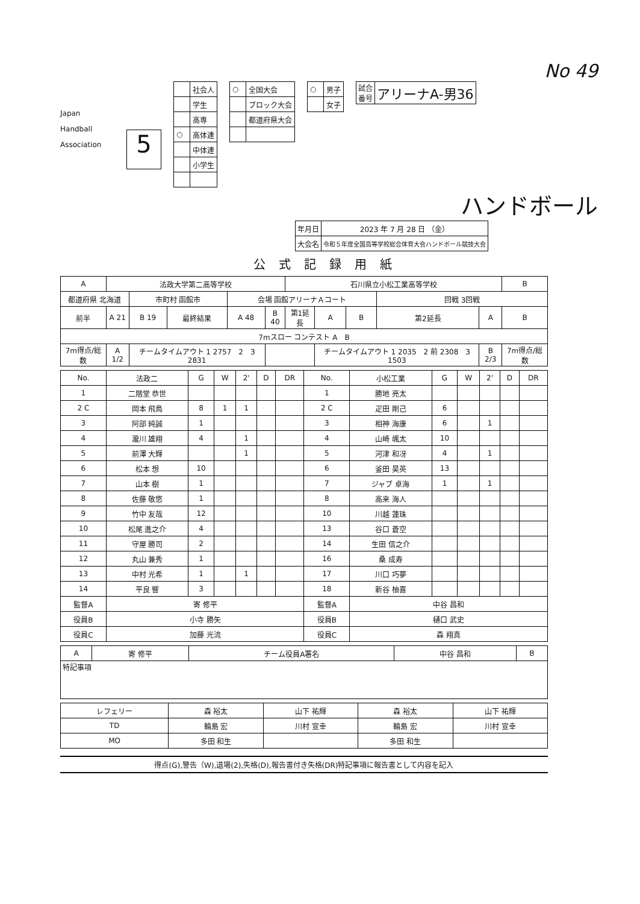No 49
Japan
Handball
Association
5
| | 社会人 |
| | 学生 |
| | 高専 |
| ○ | 高体連 |
| | 中体連 |
| | 小学生 |
| ○ | 全国大会 |
| | ブロック大会 |
| | 都道府県大会 |
| ○ | 男子 |
| | 女子 |
| 試合 番号 | アリーナA-男36 |
ハンドボール
| 年月日 | 2023 年 7 月 28 日 （金） |
| 大会名 | 令和５年度全国高等学校総合体育大会ハンドボール競技大会 |
公式記録用紙
| A | 法政大学第二高等学校 | | | | | 石川県立小松工業高等学校 | | | | | B |
| 都道府県 北海道 | | 市町村 函館市 | | 会場 函館アリーナＡコート | | | | | 回戦 3回戦 | | |
| 前半 | A 21 | B 19 | 最終結果 | A 48 | B 40 | 第1延長 | A | B | 第2延長 | A | B |
| 7mスロー コンテスト A B | | | | | | | | | | | |
| 7m得点/総数 | A 1/2 | チームタイムアウト 1 2757 2 3 2831 | | | | | チームタイムアウト 1 2035 2 前 2308 3 1503 | | | B 2/3 | 7m得点/総数 |
| No. | 法政二 | G | W | 2' | D | DR | No. | 小松工業 | G | W | 2' | D | DR |
| --- | --- | --- | --- | --- | --- | --- | --- | --- | --- | --- | --- | --- | --- |
| 1 | 二階堂 恭世 | | | | | | 1 | 勝地 亮太 | | | | | |
| 2 C | 岡本 飛鳥 | 8 | 1 | 1 | | | 2 C | 疋田 剛己 | 6 | | | | |
| 3 | 阿部 純誠 | 1 | | | | | 3 | 相神 海康 | 6 | | 1 | | |
| 4 | 瀧川 雄翔 | 4 | | 1 | | | 4 | 山崎 颯太 | 10 | | | | |
| 5 | 前澤 大輝 | | | 1 | | | 5 | 河津 和冴 | 4 | | 1 | | |
| 6 | 松本 想 | 10 | | | | | 6 | 釜田 昊英 | 13 | | | | |
| 7 | 山本 樹 | 1 | | | | | 7 | ジャブ 卓海 | 1 | | 1 | | |
| 8 | 佐藤 敬悠 | 1 | | | | | 8 | 高来 海人 | | | | | |
| 9 | 竹中 友哉 | 12 | | | | | 10 | 川越 蓮珠 | | | | | |
| 10 | 松尾 進之介 | 4 | | | | | 13 | 谷口 蒼空 | | | | | |
| 11 | 守屋 勝司 | 2 | | | | | 14 | 生田 信之介 | | | | | |
| 12 | 丸山 兼秀 | 1 | | | | | 16 | 桑 成寿 | | | | | |
| 13 | 中村 光希 | 1 | | 1 | | | 17 | 川口 巧夢 | | | | | |
| 14 | 平良 響 | 3 | | | | | 18 | 新谷 柚喜 | | | | | |
| 監督A | 寄 修平 | | | | | | 監督A | 中谷 昌和 | | | | | |
| 役員B | 小寺 勝矢 | | | | | | 役員B | 樋口 武史 | | | | | |
| 役員C | 加藤 光流 | | | | | | 役員C | 森 翔真 | | | | | |
| A | 寄 修平 | チーム役員A署名 | 中谷 昌和 | B |
| 特記事項 | | | | |
| レフェリー | 森 裕太 | 山下 祐輝 | 森 裕太 | 山下 祐輝 |
| TD | 輪島 宏 | 川村 宣幸 | 輪島 宏 | 川村 宣幸 |
| MO | 多田 和生 | | 多田 和生 | |
得点(G),警告（W),退場(2),失格(D),報告書付き失格(DR)特記事項に報告書として内容を記入